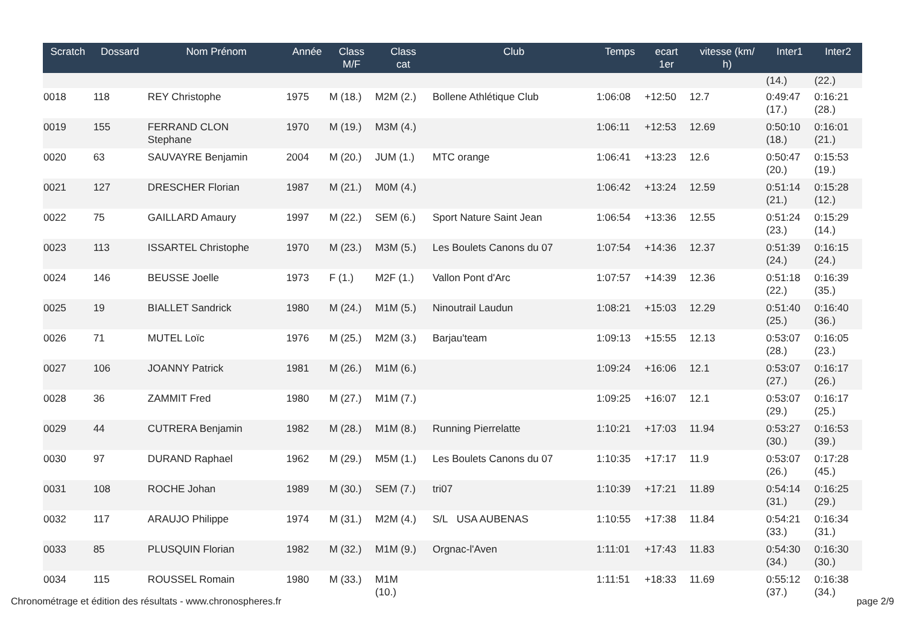| Scratch | Dossard | Nom Prénom | Année | Class M/F | Class cat | Club | Temps | ecart 1er | vitesse (km/ h) | Inter1 | Inter2 |
| --- | --- | --- | --- | --- | --- | --- | --- | --- | --- | --- | --- |
| | | | | | | | | | | (14.) | (22.) |
| 0018 | 118 | REY Christophe | 1975 | M (18.) | M2M (2.) | Bollene Athlétique Club | 1:06:08 | +12:50 | 12.7 | 0:49:47 (17.) | 0:16:21 (28.) |
| 0019 | 155 | FERRAND CLON Stephane | 1970 | M (19.) | M3M (4.) | | 1:06:11 | +12:53 | 12.69 | 0:50:10 (18.) | 0:16:01 (21.) |
| 0020 | 63 | SAUVAYRE Benjamin | 2004 | M (20.) | JUM (1.) | MTC orange | 1:06:41 | +13:23 | 12.6 | 0:50:47 (20.) | 0:15:53 (19.) |
| 0021 | 127 | DRESCHER Florian | 1987 | M (21.) | M0M (4.) | | 1:06:42 | +13:24 | 12.59 | 0:51:14 (21.) | 0:15:28 (12.) |
| 0022 | 75 | GAILLARD Amaury | 1997 | M (22.) | SEM (6.) | Sport Nature Saint Jean | 1:06:54 | +13:36 | 12.55 | 0:51:24 (23.) | 0:15:29 (14.) |
| 0023 | 113 | ISSARTEL Christophe | 1970 | M (23.) | M3M (5.) | Les Boulets Canons du 07 | 1:07:54 | +14:36 | 12.37 | 0:51:39 (24.) | 0:16:15 (24.) |
| 0024 | 146 | BEUSSE Joelle | 1973 | F (1.) | M2F (1.) | Vallon Pont d'Arc | 1:07:57 | +14:39 | 12.36 | 0:51:18 (22.) | 0:16:39 (35.) |
| 0025 | 19 | BIALLET Sandrick | 1980 | M (24.) | M1M (5.) | Ninoutrail Laudun | 1:08:21 | +15:03 | 12.29 | 0:51:40 (25.) | 0:16:40 (36.) |
| 0026 | 71 | MUTEL Loïc | 1976 | M (25.) | M2M (3.) | Barjau'team | 1:09:13 | +15:55 | 12.13 | 0:53:07 (28.) | 0:16:05 (23.) |
| 0027 | 106 | JOANNY Patrick | 1981 | M (26.) | M1M (6.) | | 1:09:24 | +16:06 | 12.1 | 0:53:07 (27.) | 0:16:17 (26.) |
| 0028 | 36 | ZAMMIT Fred | 1980 | M (27.) | M1M (7.) | | 1:09:25 | +16:07 | 12.1 | 0:53:07 (29.) | 0:16:17 (25.) |
| 0029 | 44 | CUTRERA Benjamin | 1982 | M (28.) | M1M (8.) | Running Pierrelatte | 1:10:21 | +17:03 | 11.94 | 0:53:27 (30.) | 0:16:53 (39.) |
| 0030 | 97 | DURAND Raphael | 1962 | M (29.) | M5M (1.) | Les Boulets Canons du 07 | 1:10:35 | +17:17 | 11.9 | 0:53:07 (26.) | 0:17:28 (45.) |
| 0031 | 108 | ROCHE Johan | 1989 | M (30.) | SEM (7.) | tri07 | 1:10:39 | +17:21 | 11.89 | 0:54:14 (31.) | 0:16:25 (29.) |
| 0032 | 117 | ARAUJO Philippe | 1974 | M (31.) | M2M (4.) | S/L USA AUBENAS | 1:10:55 | +17:38 | 11.84 | 0:54:21 (33.) | 0:16:34 (31.) |
| 0033 | 85 | PLUSQUIN Florian | 1982 | M (32.) | M1M (9.) | Orgnac-l'Aven | 1:11:01 | +17:43 | 11.83 | 0:54:30 (34.) | 0:16:30 (30.) |
| 0034 | 115 | ROUSSEL Romain | 1980 | M (33.) | M1M (10.) | | 1:11:51 | +18:33 | 11.69 | 0:55:12 (37.) | 0:16:38 (34.) |
Chronométrage et édition des résultats - www.chronospheres.fr page 2/9